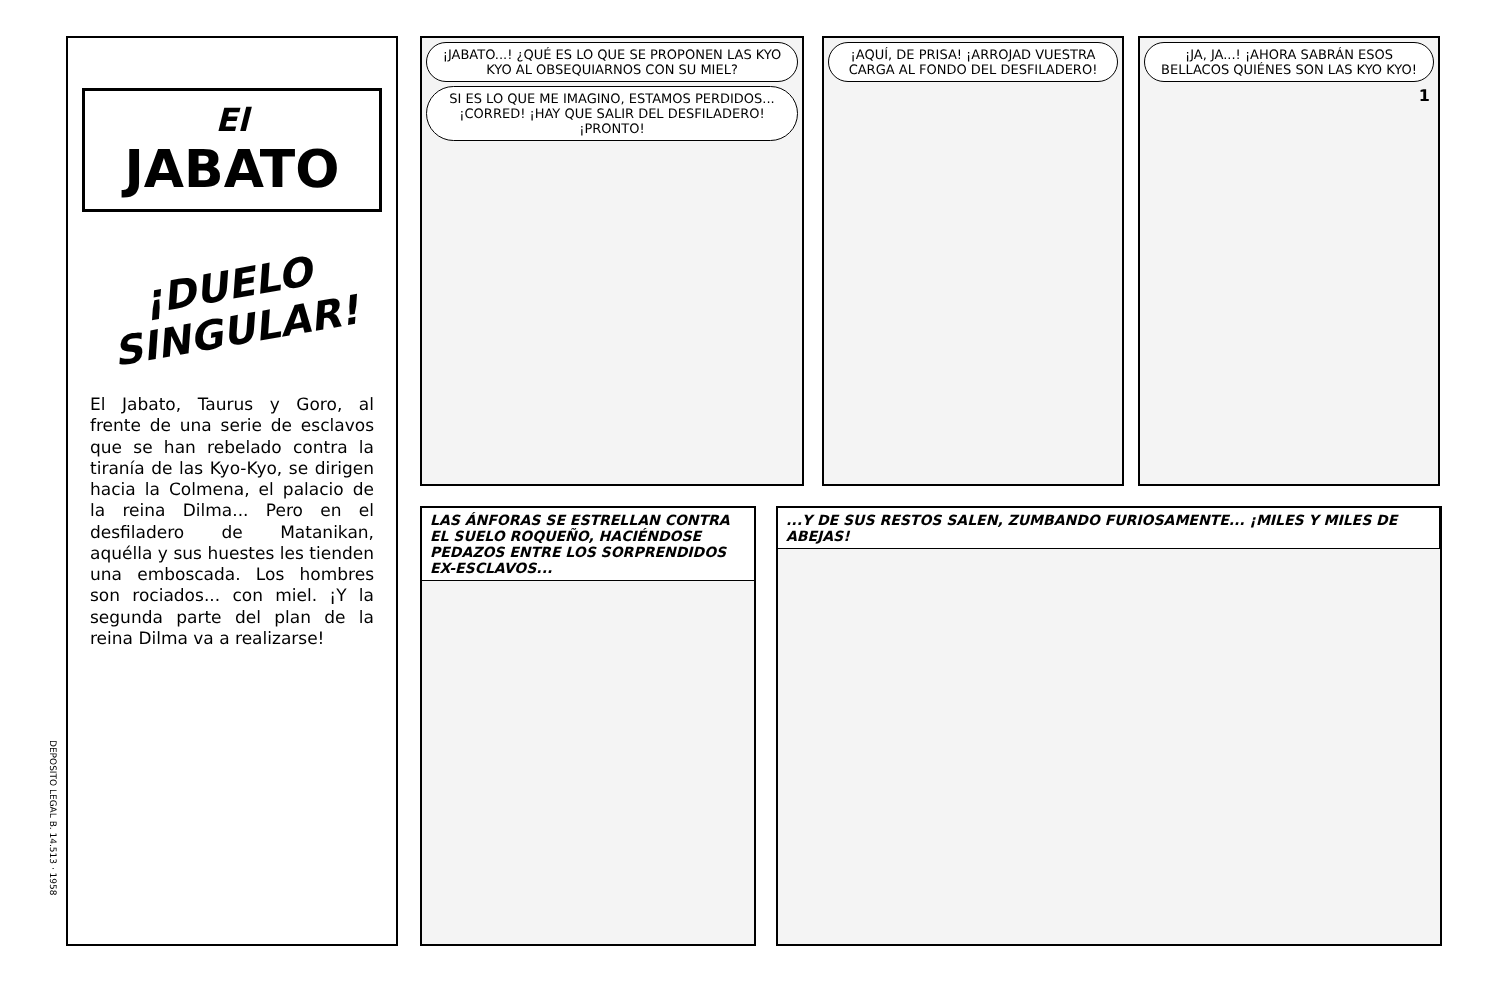DEPOSITO LEGAL B. 14.513 · 1958
El
JABATO
¡DUELO SINGULAR!
El Jabato, Taurus y Goro, al frente de una serie de esclavos que se han rebelado contra la tiranía de las Kyo-Kyo, se dirigen hacia la Colmena, el palacio de la reina Dilma... Pero en el desfiladero de Matanikan, aquélla y sus huestes les tienden una emboscada. Los hombres son rociados... con miel. ¡Y la segunda parte del plan de la reina Dilma va a realizarse!
¡JABATO...! ¿QUÉ ES LO QUE SE PROPONEN LAS KYO KYO AL OBSEQUIARNOS CON SU MIEL?
SI ES LO QUE ME IMAGINO, ESTAMOS PERDIDOS... ¡CORRED! ¡HAY QUE SALIR DEL DESFILADERO! ¡PRONTO!
¡AQUÍ, DE PRISA! ¡ARROJAD VUESTRA CARGA AL FONDO DEL DESFILADERO!
¡JA, JA...! ¡AHORA SABRÁN ESOS BELLACOS QUIÉNES SON LAS KYO KYO!
1
LAS ÁNFORAS SE ESTRELLAN CONTRA EL SUELO ROQUEÑO, HACIÉNDOSE PEDAZOS ENTRE LOS SORPRENDIDOS EX-ESCLAVOS...
...Y DE SUS RESTOS SALEN, ZUMBANDO FURIOSAMENTE... ¡MILES Y MILES DE ABEJAS!